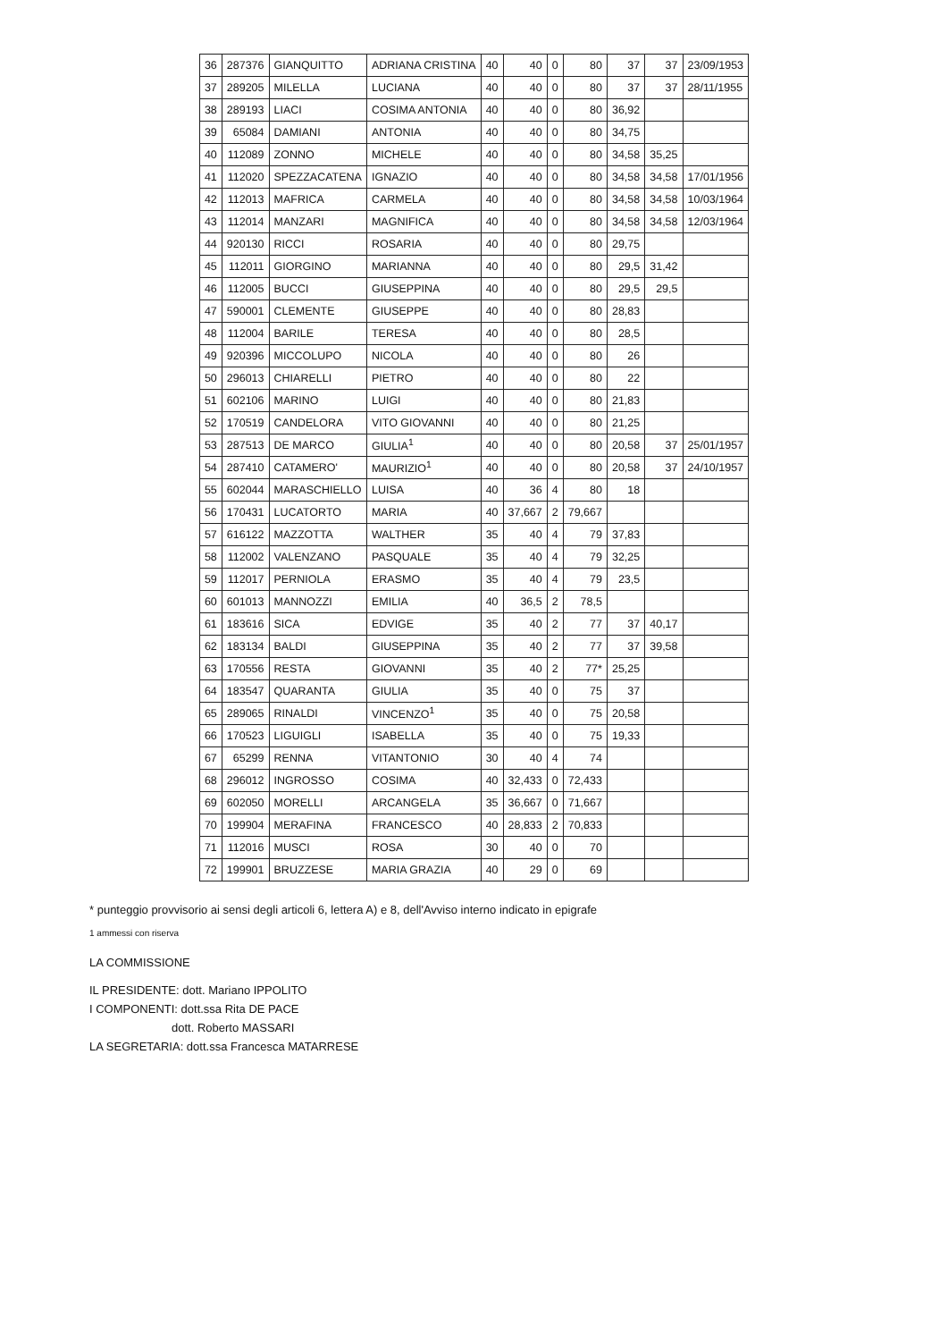| 36 | 287376 | GIANQUITTO | ADRIANA CRISTINA | 40 | 40 | 0 | 80 | 37 | 37 | 23/09/1953 |
| 37 | 289205 | MILELLA | LUCIANA | 40 | 40 | 0 | 80 | 37 | 37 | 28/11/1955 |
| 38 | 289193 | LIACI | COSIMA ANTONIA | 40 | 40 | 0 | 80 | 36,92 | | |
| 39 | 65084 | DAMIANI | ANTONIA | 40 | 40 | 0 | 80 | 34,75 | | |
| 40 | 112089 | ZONNO | MICHELE | 40 | 40 | 0 | 80 | 34,58 | 35,25 | |
| 41 | 112020 | SPEZZACATENA | IGNAZIO | 40 | 40 | 0 | 80 | 34,58 | 34,58 | 17/01/1956 |
| 42 | 112013 | MAFRICA | CARMELA | 40 | 40 | 0 | 80 | 34,58 | 34,58 | 10/03/1964 |
| 43 | 112014 | MANZARI | MAGNIFICA | 40 | 40 | 0 | 80 | 34,58 | 34,58 | 12/03/1964 |
| 44 | 920130 | RICCI | ROSARIA | 40 | 40 | 0 | 80 | 29,75 | | |
| 45 | 112011 | GIORGINO | MARIANNA | 40 | 40 | 0 | 80 | 29,5 | 31,42 | |
| 46 | 112005 | BUCCI | GIUSEPPINA | 40 | 40 | 0 | 80 | 29,5 | 29,5 | |
| 47 | 590001 | CLEMENTE | GIUSEPPE | 40 | 40 | 0 | 80 | 28,83 | | |
| 48 | 112004 | BARILE | TERESA | 40 | 40 | 0 | 80 | 28,5 | | |
| 49 | 920396 | MICCOLUPO | NICOLA | 40 | 40 | 0 | 80 | 26 | | |
| 50 | 296013 | CHIARELLI | PIETRO | 40 | 40 | 0 | 80 | 22 | | |
| 51 | 602106 | MARINO | LUIGI | 40 | 40 | 0 | 80 | 21,83 | | |
| 52 | 170519 | CANDELORA | VITO GIOVANNI | 40 | 40 | 0 | 80 | 21,25 | | |
| 53 | 287513 | DE MARCO | GIULIA<sup>1</sup> | 40 | 40 | 0 | 80 | 20,58 | 37 | 25/01/1957 |
| 54 | 287410 | CATAMERO' | MAURIZIO<sup>1</sup> | 40 | 40 | 0 | 80 | 20,58 | 37 | 24/10/1957 |
| 55 | 602044 | MARASCHIELLO | LUISA | 40 | 36 | 4 | 80 | 18 | | |
| 56 | 170431 | LUCATORTO | MARIA | 40 | 37,667 | 2 | 79,667 | | | |
| 57 | 616122 | MAZZOTTA | WALTHER | 35 | 40 | 4 | 79 | 37,83 | | |
| 58 | 112002 | VALENZANO | PASQUALE | 35 | 40 | 4 | 79 | 32,25 | | |
| 59 | 112017 | PERNIOLA | ERASMO | 35 | 40 | 4 | 79 | 23,5 | | |
| 60 | 601013 | MANNOZZI | EMILIA | 40 | 36,5 | 2 | 78,5 | | | |
| 61 | 183616 | SICA | EDVIGE | 35 | 40 | 2 | 77 | 37 | 40,17 | |
| 62 | 183134 | BALDI | GIUSEPPINA | 35 | 40 | 2 | 77 | 37 | 39,58 | |
| 63 | 170556 | RESTA | GIOVANNI | 35 | 40 | 2 | 77* | 25,25 | | |
| 64 | 183547 | QUARANTA | GIULIA | 35 | 40 | 0 | 75 | 37 | | |
| 65 | 289065 | RINALDI | VINCENZO<sup>1</sup> | 35 | 40 | 0 | 75 | 20,58 | | |
| 66 | 170523 | LIGUIGLI | ISABELLA | 35 | 40 | 0 | 75 | 19,33 | | |
| 67 | 65299 | RENNA | VITANTONIO | 30 | 40 | 4 | 74 | | | |
| 68 | 296012 | INGROSSO | COSIMA | 40 | 32,433 | 0 | 72,433 | | | |
| 69 | 602050 | MORELLI | ARCANGELA | 35 | 36,667 | 0 | 71,667 | | | |
| 70 | 199904 | MERAFINA | FRANCESCO | 40 | 28,833 | 2 | 70,833 | | | |
| 71 | 112016 | MUSCI | ROSA | 30 | 40 | 0 | 70 | | | |
| 72 | 199901 | BRUZZESE | MARIA GRAZIA | 40 | 29 | 0 | 69 | | | |
* punteggio provvisorio ai sensi degli articoli 6, lettera A) e 8, dell'Avviso interno indicato in epigrafe
1 ammessi con riserva
LA COMMISSIONE
IL PRESIDENTE: dott. Mariano IPPOLITO
I COMPONENTI: dott.ssa Rita DE PACE
dott. Roberto MASSARI
LA SEGRETARIA: dott.ssa Francesca MATARRESE